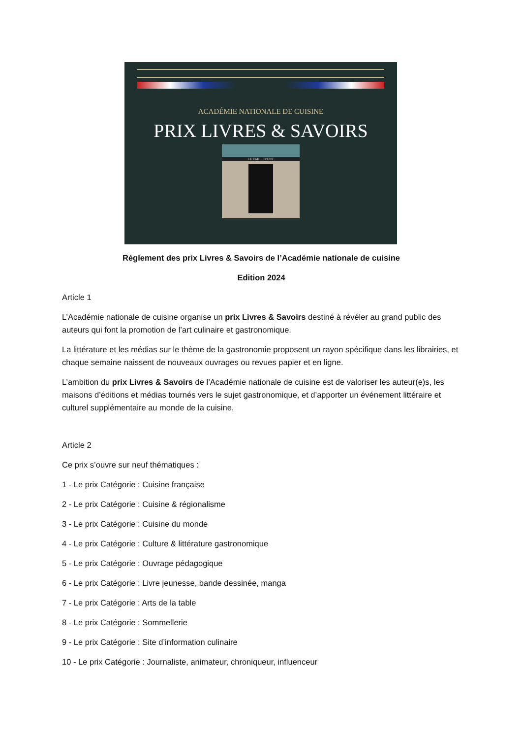ACADÉMIE NATIONALE DE CUISINE
PRIX LIVRES & SAVOIRS
LE TAILLEVENT
Règlement des prix Livres & Savoirs de l’Académie nationale de cuisine
Edition 2024
Article 1
L’Académie nationale de cuisine organise un prix Livres & Savoirs destiné à révéler au grand public des auteurs qui font la promotion de l’art culinaire et gastronomique.
La littérature et les médias sur le thème de la gastronomie proposent un rayon spécifique dans les librairies, et chaque semaine naissent de nouveaux ouvrages ou revues papier et en ligne.
L’ambition du prix Livres & Savoirs de l’Académie nationale de cuisine est de valoriser les auteur(e)s, les maisons d’éditions et médias tournés vers le sujet gastronomique, et d’apporter un événement littéraire et culturel supplémentaire au monde de la cuisine.
Article 2
Ce prix s’ouvre sur neuf thématiques :
1 - Le prix Catégorie : Cuisine française
2 - Le prix Catégorie : Cuisine & régionalisme
3 - Le prix Catégorie : Cuisine du monde
4 - Le prix Catégorie : Culture & littérature gastronomique
5 - Le prix Catégorie : Ouvrage pédagogique
6 - Le prix Catégorie : Livre jeunesse, bande dessinée, manga
7 - Le prix Catégorie : Arts de la table
8 - Le prix Catégorie : Sommellerie
9 - Le prix Catégorie : Site d’information culinaire
10 - Le prix Catégorie : Journaliste, animateur, chroniqueur, influenceur